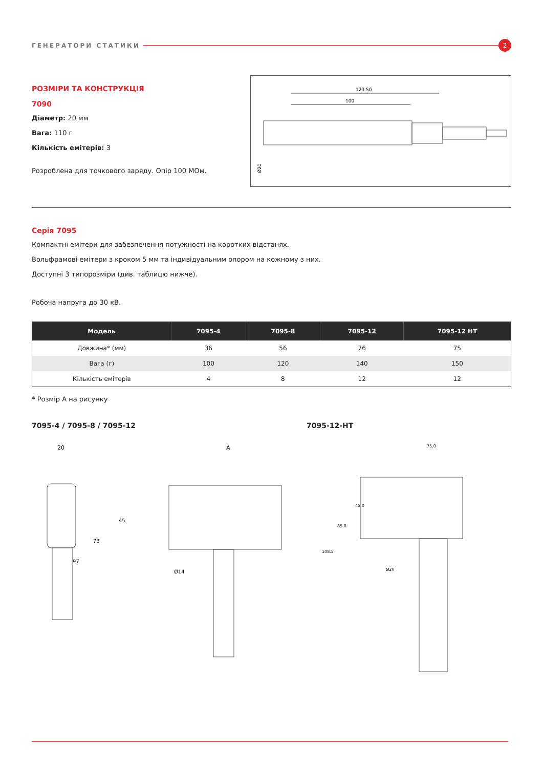ГЕНЕРАТОРИ СТАТИКИ 2
РОЗМІРИ ТА КОНСТРУКЦІЯ
7090
Діаметр: 20 мм
Вага: 110 г
Кількість емітерів: 3
Розроблена для точкового заряду. Опір 100 МОм.
123.50
100
Ø20
Серія 7095
Компактні емітери для забезпечення потужності на коротких відстанях.
Вольфрамові емітери з кроком 5 мм та індивідуальним опором на кожному з них.
Доступні 3 типорозміри (див. таблицю нижче).
Робоча напруга до 30 кВ.
| Модель | 7095-4 | 7095-8 | 7095-12 | 7095-12 HT |
| --- | --- | --- | --- | --- |
| Довжина* (мм) | 36 | 56 | 76 | 75 |
| Вага (г) | 100 | 120 | 140 | 150 |
| Кількість емітерів | 4 | 8 | 12 | 12 |
* Розмір А на рисунку
7095-4 / 7095-8 / 7095-12
20
A
45
73
97
Ø14
7095-12-HT
75.0
45.0
85.0
108.5
Ø20